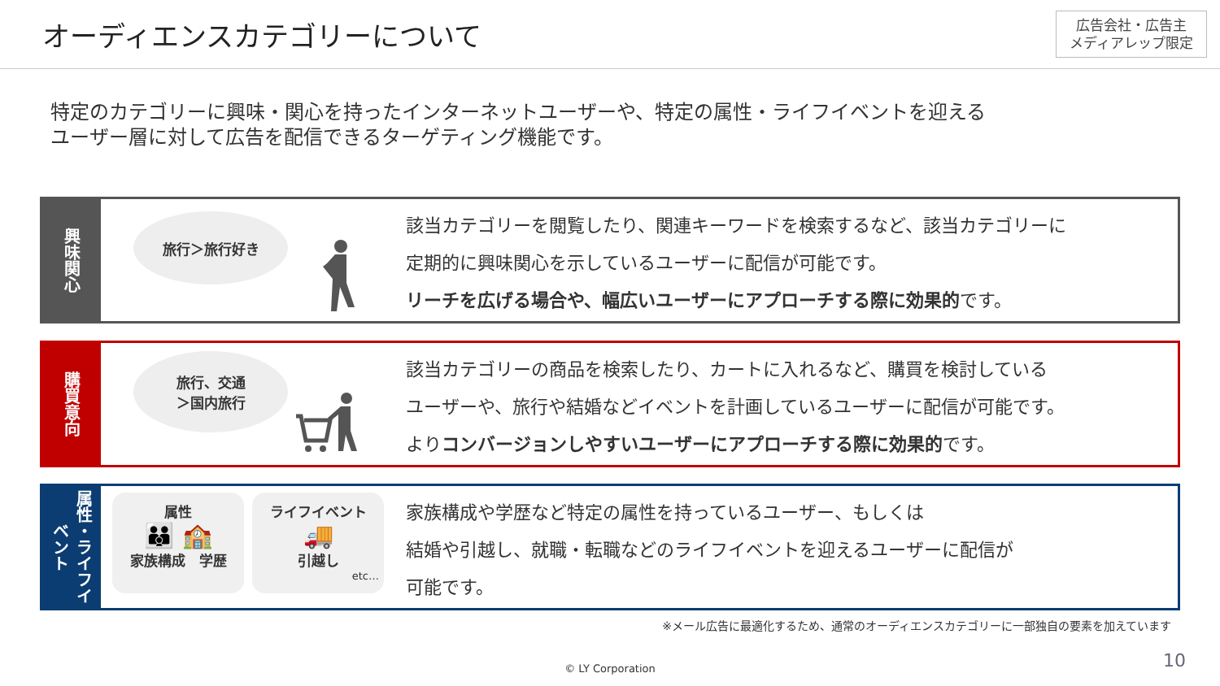オーディエンスカテゴリーについて
広告会社・広告主
メディアレップ限定
特定のカテゴリーに興味・関心を持ったインターネットユーザーや、特定の属性・ライフイベントを迎える
ユーザー層に対して広告を配信できるターゲティング機能です。
興味関心
旅行＞旅行好き
該当カテゴリーを閲覧したり、関連キーワードを検索するなど、該当カテゴリーに
定期的に興味関心を示しているユーザーに配信が可能です。
リーチを広げる場合や、幅広いユーザーにアプローチする際に効果的です。
購買意向
旅行、交通
＞国内旅行
該当カテゴリーの商品を検索したり、カートに入れるなど、購買を検討している
ユーザーや、旅行や結婚などイベントを計画しているユーザーに配信が可能です。
よりコンバージョンしやすいユーザーにアプローチする際に効果的です。
属性・ライフイベント
属性
👪 🏫
家族構成　学歴
ライフイベント
🚚
引越し
etc…
家族構成や学歴など特定の属性を持っているユーザー、もしくは
結婚や引越し、就職・転職などのライフイベントを迎えるユーザーに配信が
可能です。
※メール広告に最適化するため、通常のオーディエンスカテゴリーに一部独自の要素を加えています
© LY Corporation 10